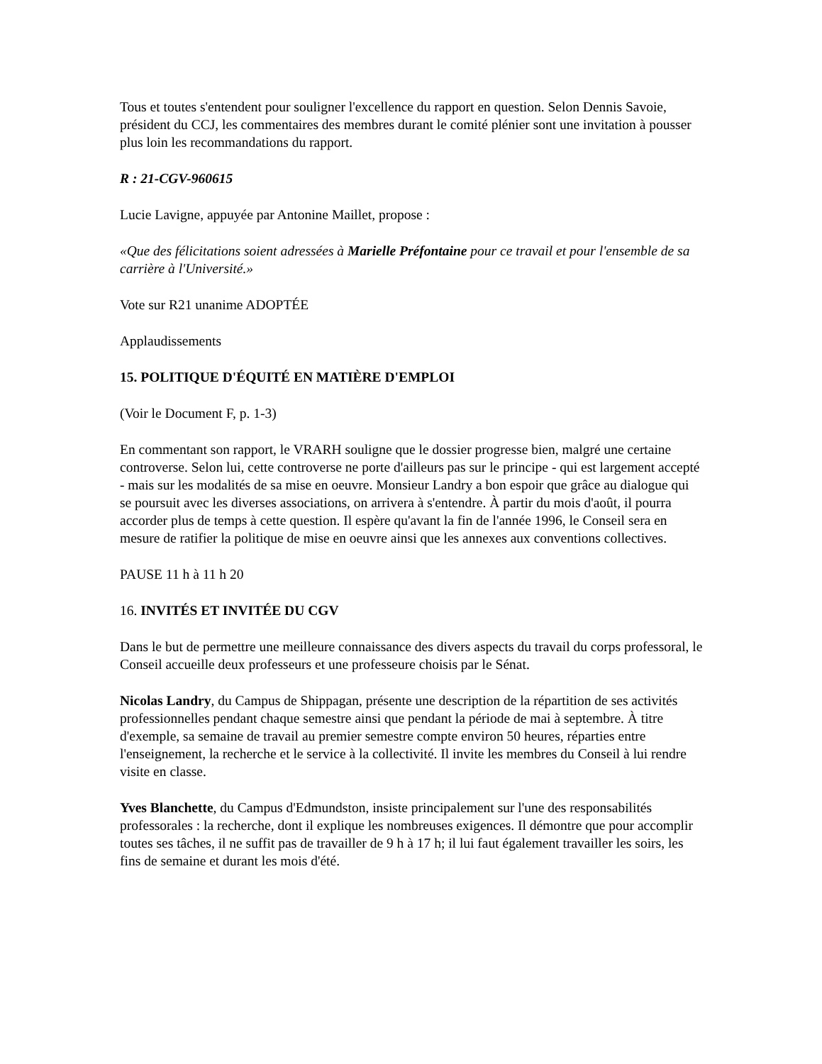Tous et toutes s'entendent pour souligner l'excellence du rapport en question. Selon Dennis Savoie, président du CCJ, les commentaires des membres durant le comité plénier sont une invitation à pousser plus loin les recommandations du rapport.
R : 21-CGV-960615
Lucie Lavigne, appuyée par Antonine Maillet, propose :
«Que des félicitations soient adressées à Marielle Préfontaine pour ce travail et pour l'ensemble de sa carrière à l'Université.»
Vote sur R21 unanime ADOPTÉE
Applaudissements
15. POLITIQUE D'ÉQUITÉ EN MATIÈRE D'EMPLOI
(Voir le Document F, p. 1-3)
En commentant son rapport, le VRARH souligne que le dossier progresse bien, malgré une certaine controverse. Selon lui, cette controverse ne porte d'ailleurs pas sur le principe - qui est largement accepté - mais sur les modalités de sa mise en oeuvre. Monsieur Landry a bon espoir que grâce au dialogue qui se poursuit avec les diverses associations, on arrivera à s'entendre. À partir du mois d'août, il pourra accorder plus de temps à cette question. Il espère qu'avant la fin de l'année 1996, le Conseil sera en mesure de ratifier la politique de mise en oeuvre ainsi que les annexes aux conventions collectives.
PAUSE 11 h à 11 h 20
16. INVITÉS ET INVITÉE DU CGV
Dans le but de permettre une meilleure connaissance des divers aspects du travail du corps professoral, le Conseil accueille deux professeurs et une professeure choisis par le Sénat.
Nicolas Landry, du Campus de Shippagan, présente une description de la répartition de ses activités professionnelles pendant chaque semestre ainsi que pendant la période de mai à septembre. À titre d'exemple, sa semaine de travail au premier semestre compte environ 50 heures, réparties entre l'enseignement, la recherche et le service à la collectivité. Il invite les membres du Conseil à lui rendre visite en classe.
Yves Blanchette, du Campus d'Edmundston, insiste principalement sur l'une des responsabilités professorales : la recherche, dont il explique les nombreuses exigences. Il démontre que pour accomplir toutes ses tâches, il ne suffit pas de travailler de 9 h à 17 h; il lui faut également travailler les soirs, les fins de semaine et durant les mois d'été.